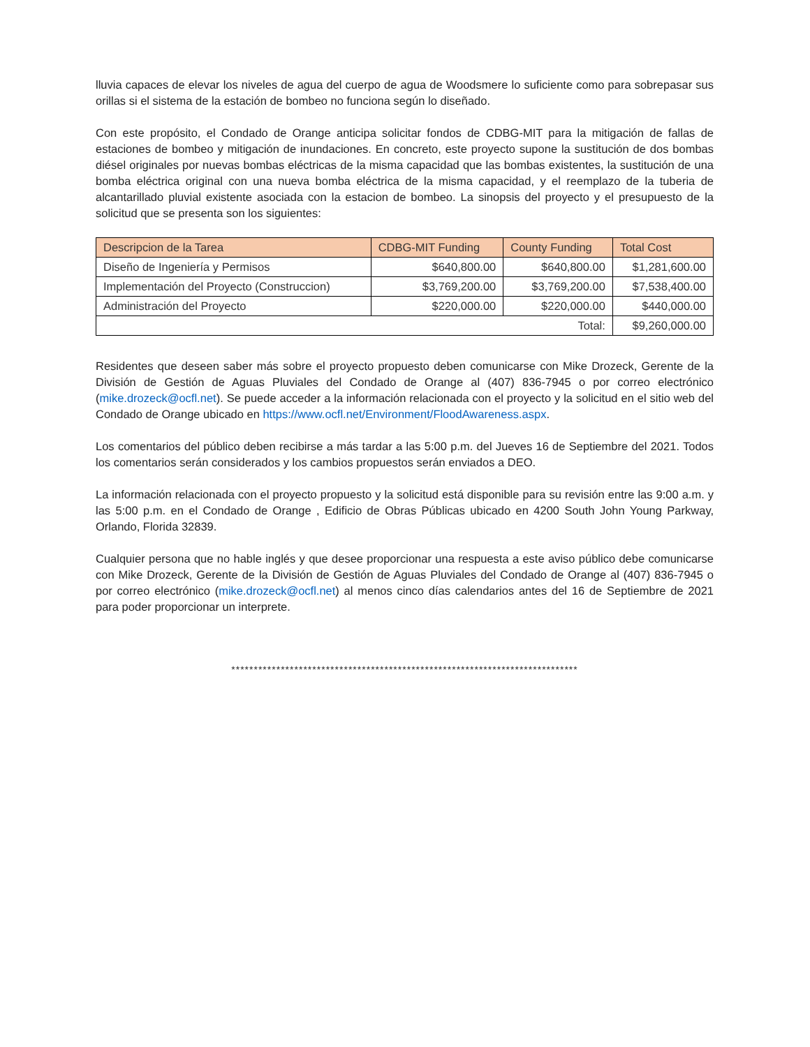lluvia capaces de elevar los niveles de agua del cuerpo de agua de Woodsmere lo suficiente como para sobrepasar sus orillas si el sistema de la estación de bombeo no funciona según lo diseñado.
Con este propósito, el Condado de Orange anticipa solicitar fondos de CDBG-MIT para la mitigación de fallas de estaciones de bombeo y mitigación de inundaciones. En concreto, este proyecto supone la sustitución de dos bombas diésel originales por nuevas bombas eléctricas de la misma capacidad que las bombas existentes, la sustitución de una bomba eléctrica original con una nueva bomba eléctrica de la misma capacidad, y el reemplazo de la tuberia de alcantarillado pluvial existente asociada con la estacion de bombeo. La sinopsis del proyecto y el presupuesto de la solicitud que se presenta son los siguientes:
| Descripcion de la Tarea | CDBG-MIT Funding | County Funding | Total Cost |
| --- | --- | --- | --- |
| Diseño de Ingeniería y Permisos | $640,800.00 | $640,800.00 | $1,281,600.00 |
| Implementación del Proyecto (Construccion) | $3,769,200.00 | $3,769,200.00 | $7,538,400.00 |
| Administración del Proyecto | $220,000.00 | $220,000.00 | $440,000.00 |
| Total: | | | $9,260,000.00 |
Residentes que deseen saber más sobre el proyecto propuesto deben comunicarse con Mike Drozeck, Gerente de la División de Gestión de Aguas Pluviales del Condado de Orange al (407) 836-7945 o por correo electrónico (mike.drozeck@ocfl.net). Se puede acceder a la información relacionada con el proyecto y la solicitud en el sitio web del Condado de Orange ubicado en https://www.ocfl.net/Environment/FloodAwareness.aspx.
Los comentarios del público deben recibirse a más tardar a las 5:00 p.m. del Jueves 16 de Septiembre del 2021. Todos los comentarios serán considerados y los cambios propuestos serán enviados a DEO.
La información relacionada con el proyecto propuesto y la solicitud está disponible para su revisión entre las 9:00 a.m. y las 5:00 p.m. en el Condado de Orange , Edificio de Obras Públicas ubicado en 4200 South John Young Parkway, Orlando, Florida 32839.
Cualquier persona que no hable inglés y que desee proporcionar una respuesta a este aviso público debe comunicarse con Mike Drozeck, Gerente de la División de Gestión de Aguas Pluviales del Condado de Orange al (407) 836-7945 o por correo electrónico (mike.drozeck@ocfl.net) al menos cinco días calendarios antes del 16 de Septiembre de 2021 para poder proporcionar un interprete.
*****************************************************************************